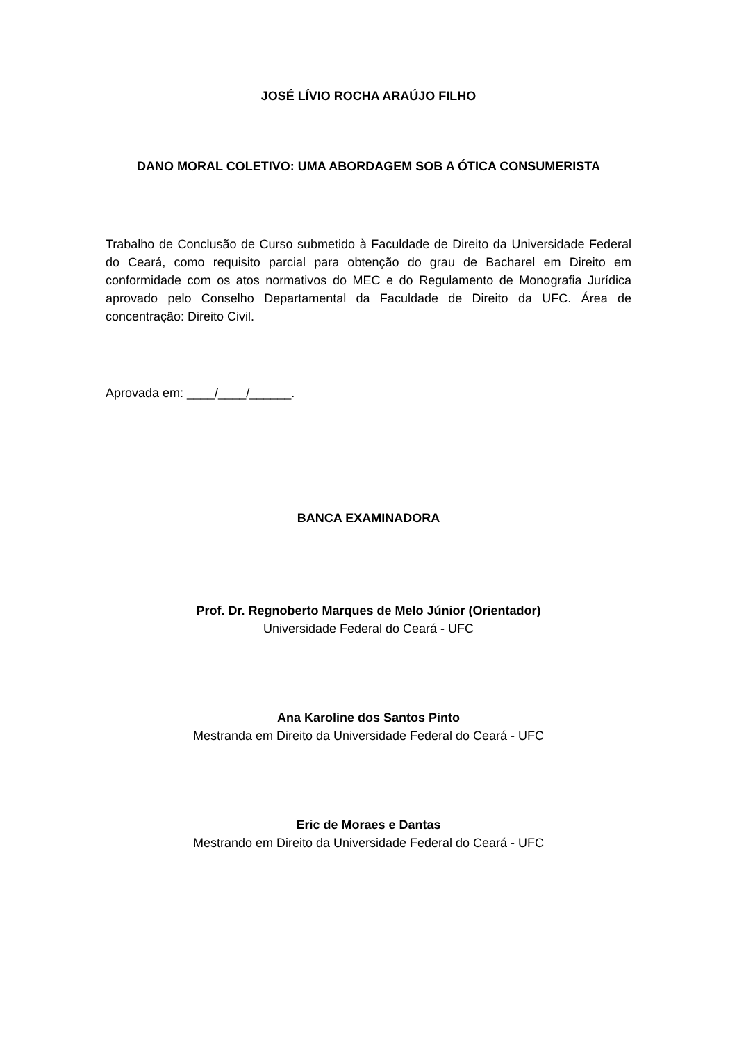JOSÉ LÍVIO ROCHA ARAÚJO FILHO
DANO MORAL COLETIVO: UMA ABORDAGEM SOB A ÓTICA CONSUMERISTA
Trabalho de Conclusão de Curso submetido à Faculdade de Direito da Universidade Federal do Ceará, como requisito parcial para obtenção do grau de Bacharel em Direito em conformidade com os atos normativos do MEC e do Regulamento de Monografia Jurídica aprovado pelo Conselho Departamental da Faculdade de Direito da UFC. Área de concentração: Direito Civil.
Aprovada em: ____/____/______.
BANCA EXAMINADORA
Prof. Dr. Regnoberto Marques de Melo Júnior (Orientador)
Universidade Federal do Ceará - UFC
Ana Karoline dos Santos Pinto
Mestranda em Direito da Universidade Federal do Ceará - UFC
Eric de Moraes e Dantas
Mestrando em Direito da Universidade Federal do Ceará - UFC